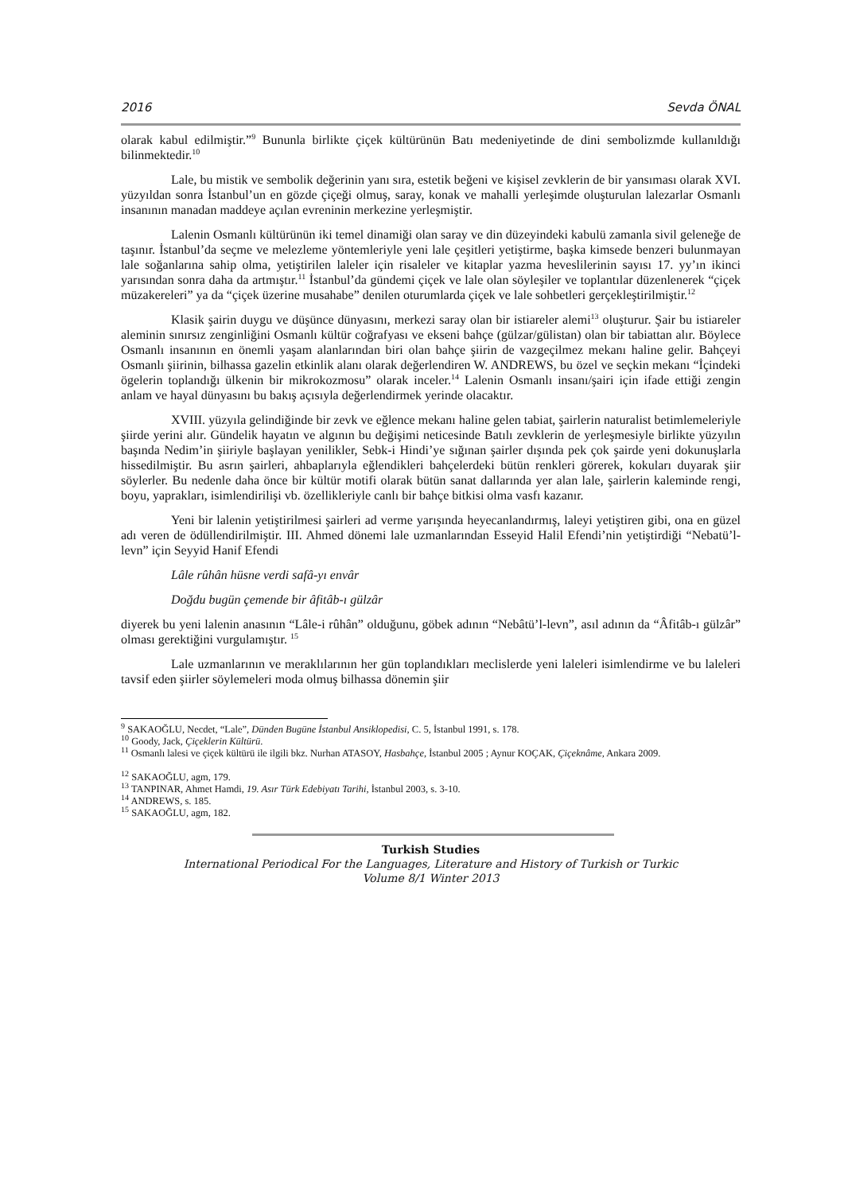2016 Sevda ÖNAL
olarak kabul edilmiştir.”<sup>9</sup> Bununla birlikte çiçek kültürünün Batı medeniyetinde de dini sembolizmde kullanıldığı bilinmektedir.<sup>10</sup>
Lale, bu mistik ve sembolik değerinin yanı sıra, estetik beğeni ve kişisel zevklerin de bir yansıması olarak XVI. yüzyıldan sonra İstanbul’un en gözde çiçeği olmuş, saray, konak ve mahalli yerleşimde oluşturulan lalezarlar Osmanlı insanının manadan maddeye açılan evreninin merkezine yerleşmiştir.
Lalenin Osmanlı kültürünün iki temel dinamiği olan saray ve din düzeyindeki kabulü zamanla sivil geleneğe de taşınır. İstanbul’da seçme ve melezleme yöntemleriyle yeni lale çeşitleri yetiştirme, başka kimsede benzeri bulunmayan lale soğanlarına sahip olma, yetiştirilen laleler için risaleler ve kitaplar yazma heveslilerinin sayısı 17. yy’ın ikinci yarısından sonra daha da artmıştır.<sup>11</sup> İstanbul’da gündemi çiçek ve lale olan söyleşiler ve toplantılar düzenlenerek “çiçek müzakereleri” ya da “çiçek üzerine musahabe” denilen oturumlarda çiçek ve lale sohbetleri gerçekleştirilmiştir.<sup>12</sup>
Klasik şairin duygu ve düşünce dünyasını, merkezi saray olan bir istiareler alemi<sup>13</sup> oluşturur. Şair bu istiareler aleminin sınırsız zenginliğini Osmanlı kültür coğrafyası ve ekseni bahçe (gülzar/gülistan) olan bir tabiattan alır. Böylece Osmanlı insanının en önemli yaşam alanlarından biri olan bahçe şiirin de vazgeçilmez mekanı haline gelir. Bahçeyi Osmanlı şiirinin, bilhassa gazelin etkinlik alanı olarak değerlendiren W. ANDREWS, bu özel ve seçkin mekanı “İçindeki ögelerin toplandığı ülkenin bir mikrokozmosu” olarak inceler.<sup>14</sup> Lalenin Osmanlı insanı/şairi için ifade ettiği zengin anlam ve hayal dünyasını bu bakış açısıyla değerlendirmek yerinde olacaktır.
XVIII. yüzyıla gelindiğinde bir zevk ve eğlence mekanı haline gelen tabiat, şairlerin naturalist betimlemeleriyle şiirde yerini alır. Gündelik hayatın ve algının bu değişimi neticesinde Batılı zevklerin de yerleşmesiyle birlikte yüzyılın başında Nedim’in şiiriyle başlayan yenilikler, Sebk-i Hindi’ye sığınan şairler dışında pek çok şairde yeni dokunuşlarla hissedilmiştir. Bu asrın şairleri, ahbaplarıyla eğlendikleri bahçelerdeki bütün renkleri görerek, kokuları duyarak şiir söylerler. Bu nedenle daha önce bir kültür motifi olarak bütün sanat dallarında yer alan lale, şairlerin kaleminde rengi, boyu, yaprakları, isimlendirilişi vb. özellikleriyle canlı bir bahçe bitkisi olma vasfı kazanır.
Yeni bir lalenin yetiştirilmesi şairleri ad verme yarışında heyecanlandırmış, laleyi yetiştiren gibi, ona en güzel adı veren de ödüllendirilmiştir. III. Ahmed dönemi lale uzmanlarından Esseyid Halil Efendi’nin yetiştirdiği “Nebatü’l-levn” için Seyyid Hanif Efendi
Lâle rûhân hüsne verdi safâ-yı envâr
Doğdu bugün çemende bir âfitâb-ı gülzâr
diyerek bu yeni lalenin anasının “Lâle-i rûhân” olduğunu, göbek adının “Nebâtü’l-levn”, asıl adının da “Âfitâb-ı gülzâr” olması gerektiğini vurgulamıştır. <sup>15</sup>
Lale uzmanlarının ve meraklılarının her gün toplandıkları meclislerde yeni laleleri isimlendirme ve bu laleleri tavsif eden şiirler söylemeleri moda olmuş bilhassa dönemin şiir
<sup>9</sup> SAKAOĞLU, Necdet, “Lale”, Dünden Bugüne İstanbul Ansiklopedisi, C. 5, İstanbul 1991, s. 178.
<sup>10</sup> Goody, Jack, Çiçeklerin Kültürü.
<sup>11</sup> Osmanlı lalesi ve çiçek kültürü ile ilgili bkz. Nurhan ATASOY, Hasbahçe, İstanbul 2005 ; Aynur KOÇAK, Çiçeknâme, Ankara 2009.
<sup>12</sup> SAKAOĞLU, agm, 179.
<sup>13</sup> TANPINAR, Ahmet Hamdi, 19. Asır Türk Edebiyatı Tarihi, İstanbul 2003, s. 3-10.
<sup>14</sup> ANDREWS, s. 185.
<sup>15</sup> SAKAOĞLU, agm, 182.
Turkish Studies
International Periodical For the Languages, Literature and History of Turkish or Turkic
Volume 8/1 Winter 2013